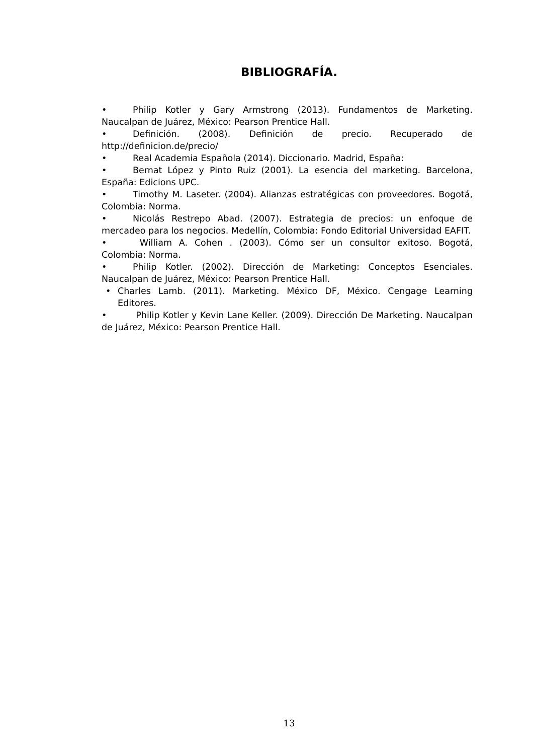BIBLIOGRAFÍA.
• Philip Kotler y Gary Armstrong (2013). Fundamentos de Marketing. Naucalpan de Juárez, México: Pearson Prentice Hall.
• Definición. (2008). Definición de precio. Recuperado de http://definicion.de/precio/
• Real Academia Española (2014). Diccionario. Madrid, España:
• Bernat López y Pinto Ruiz (2001). La esencia del marketing. Barcelona, España: Edicions UPC.
• Timothy M. Laseter. (2004). Alianzas estratégicas con proveedores. Bogotá, Colombia: Norma.
• Nicolás Restrepo Abad. (2007). Estrategia de precios: un enfoque de mercadeo para los negocios. Medellín, Colombia: Fondo Editorial Universidad EAFIT.
• William A. Cohen . (2003). Cómo ser un consultor exitoso. Bogotá, Colombia: Norma.
• Philip Kotler. (2002). Dirección de Marketing: Conceptos Esenciales. Naucalpan de Juárez, México: Pearson Prentice Hall.
• Charles Lamb. (2011). Marketing. México DF, México. Cengage Learning Editores.
• Philip Kotler y Kevin Lane Keller. (2009). Dirección De Marketing. Naucalpan de Juárez, México: Pearson Prentice Hall.
13